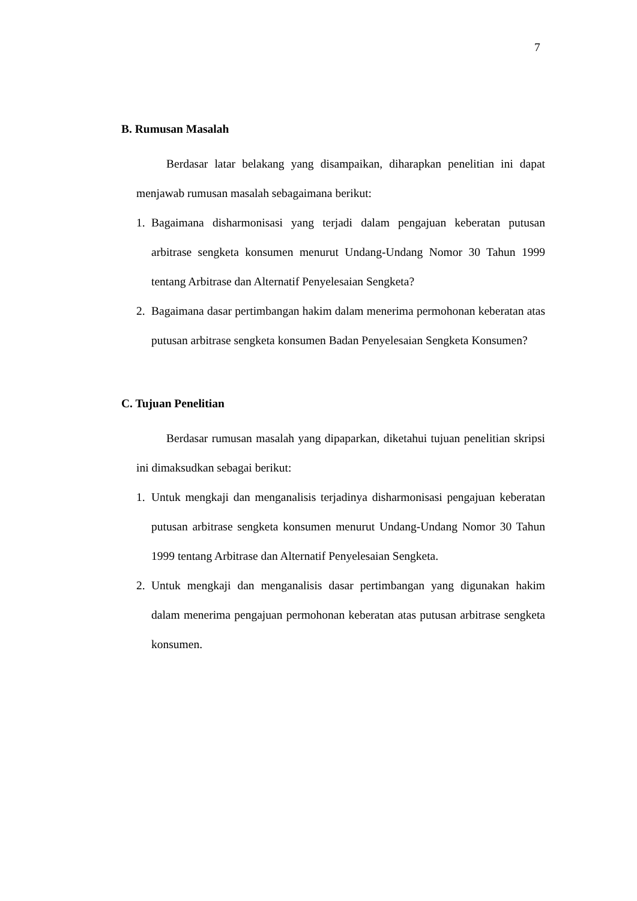7
B. Rumusan Masalah
Berdasar latar belakang yang disampaikan, diharapkan penelitian ini dapat menjawab rumusan masalah sebagaimana berikut:
1. Bagaimana disharmonisasi yang terjadi dalam pengajuan keberatan putusan arbitrase sengketa konsumen menurut Undang-Undang Nomor 30 Tahun 1999 tentang Arbitrase dan Alternatif Penyelesaian Sengketa?
2. Bagaimana dasar pertimbangan hakim dalam menerima permohonan keberatan atas putusan arbitrase sengketa konsumen Badan Penyelesaian Sengketa Konsumen?
C. Tujuan Penelitian
Berdasar rumusan masalah yang dipaparkan, diketahui tujuan penelitian skripsi ini dimaksudkan sebagai berikut:
1. Untuk mengkaji dan menganalisis terjadinya disharmonisasi pengajuan keberatan putusan arbitrase sengketa konsumen menurut Undang-Undang Nomor 30 Tahun 1999 tentang Arbitrase dan Alternatif Penyelesaian Sengketa.
2. Untuk mengkaji dan menganalisis dasar pertimbangan yang digunakan hakim dalam menerima pengajuan permohonan keberatan atas putusan arbitrase sengketa konsumen.